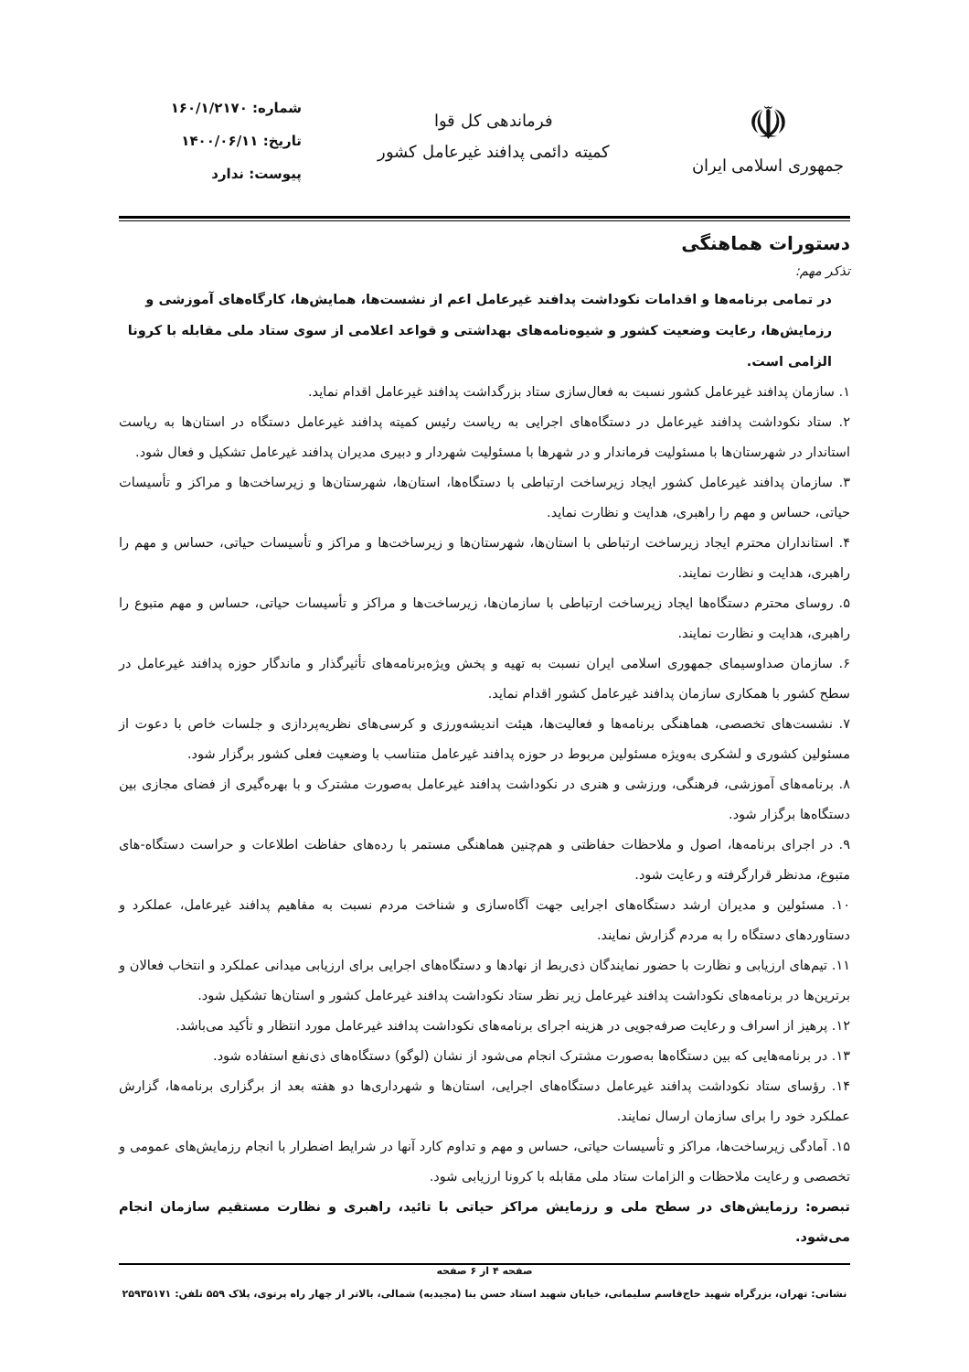☫
جمهوری اسلامی ایران
فرماندهی کل قوا
کمیته دائمی پدافند غیرعامل کشور
شماره: ۱۶۰/۱/۲۱۷۰
تاریخ: ۱۴۰۰/۰۶/۱۱
پیوست: ندارد
دستورات هماهنگی
تذکر مهم:
در تمامی برنامه‌ها و اقدامات نکوداشت پدافند غیرعامل اعم از نشست‌ها، همایش‌ها، کارگاه‌های آموزشی و رزمایش‌ها، رعایت وضعیت کشور و شیوه‌نامه‌های بهداشتی و قواعد اعلامی از سوی ستاد ملی مقابله با کرونا الزامی است.
۱. سازمان پدافند غیرعامل کشور نسبت به فعال‌سازی ستاد بزرگداشت پدافند غیرعامل اقدام نماید.
۲. ستاد نکوداشت پدافند غیرعامل در دستگاه‌های اجرایی به ریاست رئیس کمیته پدافند غیرعامل دستگاه در استان‌ها به ریاست استاندار در شهرستان‌ها با مسئولیت فرماندار و در شهرها با مسئولیت شهردار و دبیری مدیران پدافند غیرعامل تشکیل و فعال شود.
۳. سازمان پدافند غیرعامل کشور ایجاد زیرساخت ارتباطی با دستگاه‌ها، استان‌ها، شهرستان‌ها و زیرساخت‌ها و مراکز و تأسیسات حیاتی، حساس و مهم را راهبری، هدایت و نظارت نماید.
۴. استانداران محترم ایجاد زیرساخت ارتباطی با استان‌ها، شهرستان‌ها و زیرساخت‌ها و مراکز و تأسیسات حیاتی، حساس و مهم را راهبری، هدایت و نظارت نمایند.
۵. روسای محترم دستگاه‌ها ایجاد زیرساخت ارتباطی با سازمان‌ها، زیرساخت‌ها و مراکز و تأسیسات حیاتی، حساس و مهم متبوع را راهبری، هدایت و نظارت نمایند.
۶. سازمان صداوسیمای جمهوری اسلامی ایران نسبت به تهیه و پخش ویژه‌برنامه‌های تأثیرگذار و ماندگار حوزه پدافند غیرعامل در سطح کشور با همکاری سازمان پدافند غیرعامل کشور اقدام نماید.
۷. نشست‌های تخصصی، هماهنگی برنامه‌ها و فعالیت‌ها، هیئت اندیشه‌ورزی و کرسی‌های نظریه‌پردازی و جلسات خاص با دعوت از مسئولین کشوری و لشکری به‌ویژه مسئولین مربوط در حوزه پدافند غیرعامل متناسب با وضعیت فعلی کشور برگزار شود.
۸. برنامه‌های آموزشی، فرهنگی، ورزشی و هنری در نکوداشت پدافند غیرعامل به‌صورت مشترک و با بهره‌گیری از فضای مجازی بین دستگاه‌ها برگزار شود.
۹. در اجرای برنامه‌ها، اصول و ملاحظات حفاظتی و هم‌چنین هماهنگی مستمر با رده‌های حفاظت اطلاعات و حراست دستگاه-های متبوع، مدنظر قرارگرفته و رعایت شود.
۱۰. مسئولین و مدیران ارشد دستگاه‌های اجرایی جهت آگاه‌سازی و شناخت مردم نسبت به مفاهیم پدافند غیرعامل، عملکرد و دستاوردهای دستگاه را به مردم گزارش نمایند.
۱۱. تیم‌های ارزیابی و نظارت با حضور نمایندگان ذی‌ربط از نهادها و دستگاه‌های اجرایی برای ارزیابی میدانی عملکرد و انتخاب فعالان و برترین‌ها در برنامه‌های نکوداشت پدافند غیرعامل زیر نظر ستاد نکوداشت پدافند غیرعامل کشور و استان‌ها تشکیل شود.
۱۲. پرهیز از اسراف و رعایت صرفه‌جویی در هزینه اجرای برنامه‌های نکوداشت پدافند غیرعامل مورد انتظار و تأکید می‌باشد.
۱۳. در برنامه‌هایی که بین دستگاه‌ها به‌صورت مشترک انجام می‌شود از نشان (لوگو) دستگاه‌های ذی‌نفع استفاده شود.
۱۴. رؤسای ستاد نکوداشت پدافند غیرعامل دستگاه‌های اجرایی، استان‌ها و شهرداری‌ها دو هفته بعد از برگزاری برنامه‌ها، گزارش عملکرد خود را برای سازمان ارسال نمایند.
۱۵. آمادگی زیرساخت‌ها، مراکز و تأسیسات حیاتی، حساس و مهم و تداوم کارد آنها در شرایط اضطرار با انجام رزمایش‌های عمومی و تخصصی و رعایت ملاحظات و الزامات ستاد ملی مقابله با کرونا ارزیابی شود.
تبصره: رزمایش‌های در سطح ملی و رزمایش مراکز حیاتی با تائید، راهبری و نظارت مستقیم سازمان انجام می‌شود.
صفحه ۴ از ۶ صفحه
نشانی: تهران، بزرگراه شهید حاج‌قاسم سلیمانی، خیابان شهید استاد حسن بنا (مجیدیه) شمالی، بالاتر از چهار راه پرتوی، پلاک ۵۵۹ تلفن: ۲۵۹۳۵۱۷۱